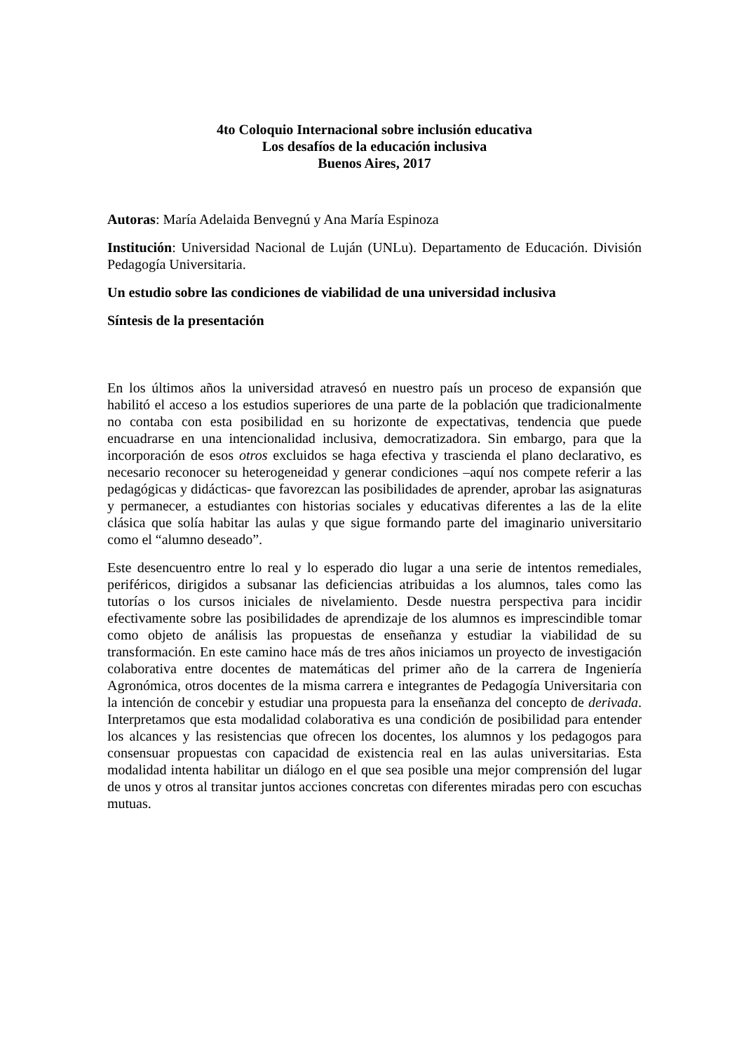4to Coloquio Internacional sobre inclusión educativa
Los desafíos de la educación inclusiva
Buenos Aires, 2017
Autoras: María Adelaida Benvegnú y Ana María Espinoza
Institución: Universidad Nacional de Luján (UNLu). Departamento de Educación. División Pedagogía Universitaria.
Un estudio sobre las condiciones de viabilidad de una universidad inclusiva
Síntesis de la presentación
En los últimos años la universidad atravesó en nuestro país un proceso de expansión que habilitó el acceso a los estudios superiores de una parte de la población que tradicionalmente no contaba con esta posibilidad en su horizonte de expectativas, tendencia que puede encuadrarse en una intencionalidad inclusiva, democratizadora. Sin embargo, para que la incorporación de esos otros excluidos se haga efectiva y trascienda el plano declarativo, es necesario reconocer su heterogeneidad y generar condiciones –aquí nos compete referir a las pedagógicas y didácticas- que favorezcan las posibilidades de aprender, aprobar las asignaturas y permanecer, a estudiantes con historias sociales y educativas diferentes a las de la elite clásica que solía habitar las aulas y que sigue formando parte del imaginario universitario como el “alumno deseado”.
Este desencuentro entre lo real y lo esperado dio lugar a una serie de intentos remediales, periféricos, dirigidos a subsanar las deficiencias atribuidas a los alumnos, tales como las tutorías o los cursos iniciales de nivelamiento. Desde nuestra perspectiva para incidir efectivamente sobre las posibilidades de aprendizaje de los alumnos es imprescindible tomar como objeto de análisis las propuestas de enseñanza y estudiar la viabilidad de su transformación. En este camino hace más de tres años iniciamos un proyecto de investigación colaborativa entre docentes de matemáticas del primer año de la carrera de Ingeniería Agronómica, otros docentes de la misma carrera e integrantes de Pedagogía Universitaria con la intención de concebir y estudiar una propuesta para la enseñanza del concepto de derivada. Interpretamos que esta modalidad colaborativa es una condición de posibilidad para entender los alcances y las resistencias que ofrecen los docentes, los alumnos y los pedagogos para consensuar propuestas con capacidad de existencia real en las aulas universitarias. Esta modalidad intenta habilitar un diálogo en el que sea posible una mejor comprensión del lugar de unos y otros al transitar juntos acciones concretas con diferentes miradas pero con escuchas mutuas.